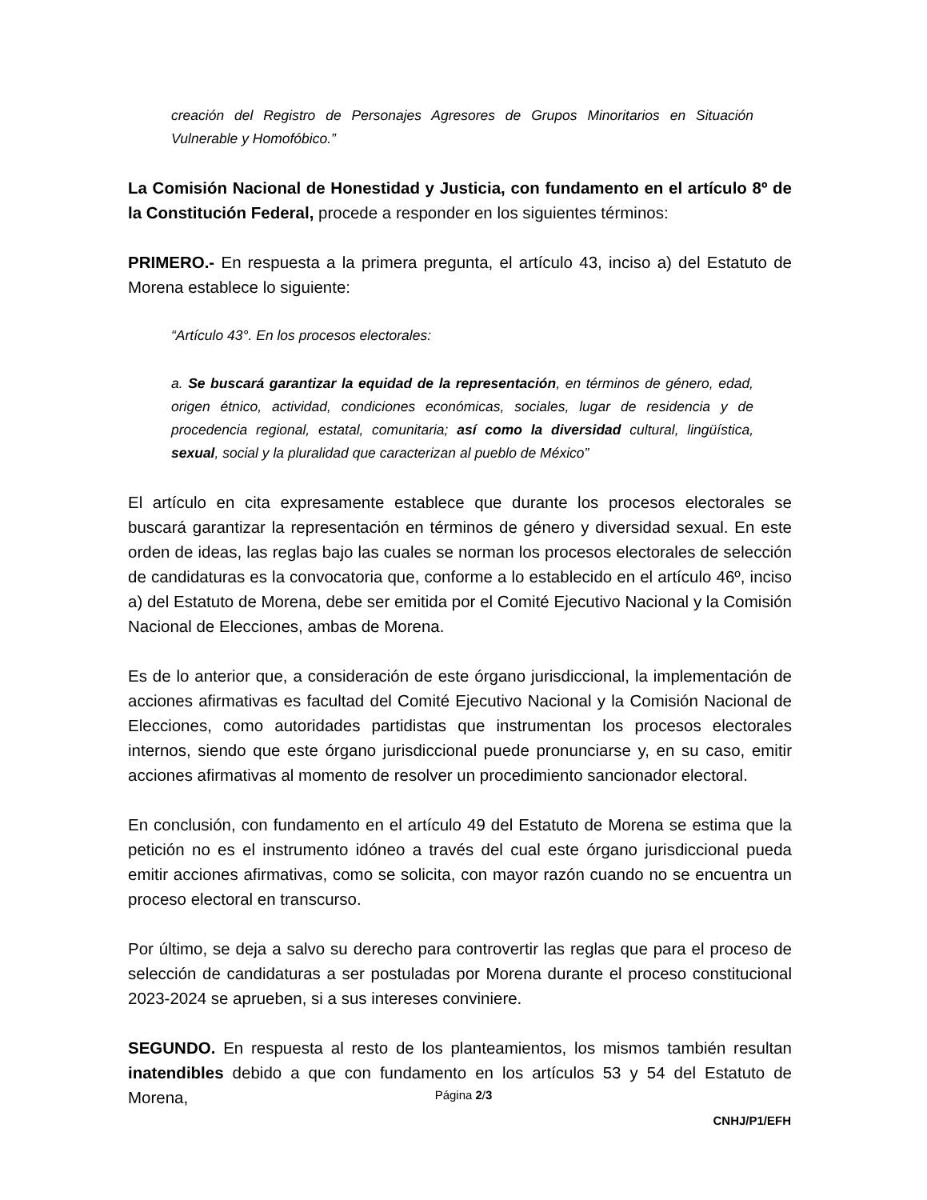creación del Registro de Personajes Agresores de Grupos Minoritarios en Situación Vulnerable y Homofóbico.”
La Comisión Nacional de Honestidad y Justicia, con fundamento en el artículo 8º de la Constitución Federal, procede a responder en los siguientes términos:
PRIMERO.- En respuesta a la primera pregunta, el artículo 43, inciso a) del Estatuto de Morena establece lo siguiente:
“Artículo 43°. En los procesos electorales:
a. Se buscará garantizar la equidad de la representación, en términos de género, edad, origen étnico, actividad, condiciones económicas, sociales, lugar de residencia y de procedencia regional, estatal, comunitaria; así como la diversidad cultural, lingüística, sexual, social y la pluralidad que caracterizan al pueblo de México”
El artículo en cita expresamente establece que durante los procesos electorales se buscará garantizar la representación en términos de género y diversidad sexual. En este orden de ideas, las reglas bajo las cuales se norman los procesos electorales de selección de candidaturas es la convocatoria que, conforme a lo establecido en el artículo 46º, inciso a) del Estatuto de Morena, debe ser emitida por el Comité Ejecutivo Nacional y la Comisión Nacional de Elecciones, ambas de Morena.
Es de lo anterior que, a consideración de este órgano jurisdiccional, la implementación de acciones afirmativas es facultad del Comité Ejecutivo Nacional y la Comisión Nacional de Elecciones, como autoridades partidistas que instrumentan los procesos electorales internos, siendo que este órgano jurisdiccional puede pronunciarse y, en su caso, emitir acciones afirmativas al momento de resolver un procedimiento sancionador electoral.
En conclusión, con fundamento en el artículo 49 del Estatuto de Morena se estima que la petición no es el instrumento idóneo a través del cual este órgano jurisdiccional pueda emitir acciones afirmativas, como se solicita, con mayor razón cuando no se encuentra un proceso electoral en transcurso.
Por último, se deja a salvo su derecho para controvertir las reglas que para el proceso de selección de candidaturas a ser postuladas por Morena durante el proceso constitucional 2023-2024 se aprueben, si a sus intereses conviniere.
SEGUNDO. En respuesta al resto de los planteamientos, los mismos también resultan inatendibles debido a que con fundamento en los artículos 53 y 54 del Estatuto de Morena,
Página 2/3
CNHJ/P1/EFH